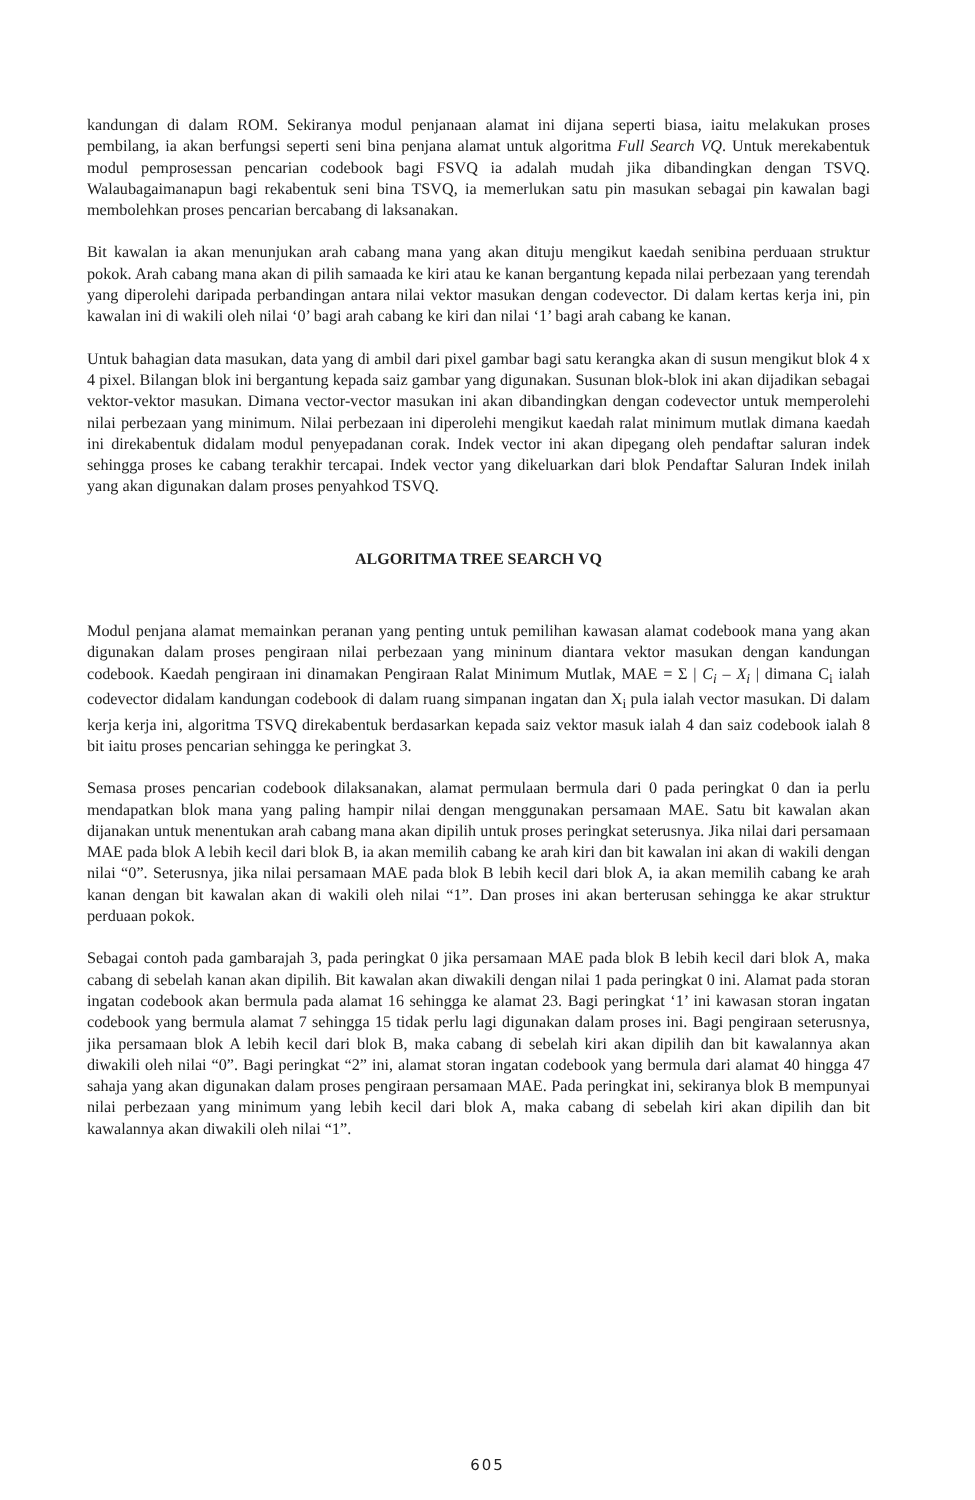kandungan di dalam ROM. Sekiranya modul penjanaan alamat ini dijana seperti biasa, iaitu melakukan proses pembilang, ia akan berfungsi seperti seni bina penjana alamat untuk algoritma Full Search VQ. Untuk merekabentuk modul pemprosessan pencarian codebook bagi FSVQ ia adalah mudah jika dibandingkan dengan TSVQ. Walaubagaimanapun bagi rekabentuk seni bina TSVQ, ia memerlukan satu pin masukan sebagai pin kawalan bagi membolehkan proses pencarian bercabang di laksanakan.
Bit kawalan ia akan menunjukan arah cabang mana yang akan dituju mengikut kaedah senibina perduaan struktur pokok. Arah cabang mana akan di pilih samaada ke kiri atau ke kanan bergantung kepada nilai perbezaan yang terendah yang diperolehi daripada perbandingan antara nilai vektor masukan dengan codevector. Di dalam kertas kerja ini, pin kawalan ini di wakili oleh nilai ‘0’ bagi arah cabang ke kiri dan nilai ‘1’ bagi arah cabang ke kanan.
Untuk bahagian data masukan, data yang di ambil dari pixel gambar bagi satu kerangka akan di susun mengikut blok 4 x 4 pixel. Bilangan blok ini bergantung kepada saiz gambar yang digunakan. Susunan blok-blok ini akan dijadikan sebagai vektor-vektor masukan. Dimana vector-vector masukan ini akan dibandingkan dengan codevector untuk memperolehi nilai perbezaan yang minimum. Nilai perbezaan ini diperolehi mengikut kaedah ralat minimum mutlak dimana kaedah ini direkabentuk didalam modul penyepadanan corak. Indek vector ini akan dipegang oleh pendaftar saluran indek sehingga proses ke cabang terakhir tercapai. Indek vector yang dikeluarkan dari blok Pendaftar Saluran Indek inilah yang akan digunakan dalam proses penyahkod TSVQ.
ALGORITMA TREE SEARCH VQ
Modul penjana alamat memainkan peranan yang penting untuk pemilihan kawasan alamat codebook mana yang akan digunakan dalam proses pengiraan nilai perbezaan yang mininum diantara vektor masukan dengan kandungan codebook. Kaedah pengiraan ini dinamakan Pengiraan Ralat Minimum Mutlak, MAE = Σ | C<sub>i</sub> – X<sub>i</sub> | dimana C<sub>i</sub> ialah codevector didalam kandungan codebook di dalam ruang simpanan ingatan dan X<sub>i</sub> pula ialah vector masukan. Di dalam kerja kerja ini, algoritma TSVQ direkabentuk berdasarkan kepada saiz vektor masuk ialah 4 dan saiz codebook ialah 8 bit iaitu proses pencarian sehingga ke peringkat 3.
Semasa proses pencarian codebook dilaksanakan, alamat permulaan bermula dari 0 pada peringkat 0 dan ia perlu mendapatkan blok mana yang paling hampir nilai dengan menggunakan persamaan MAE. Satu bit kawalan akan dijanakan untuk menentukan arah cabang mana akan dipilih untuk proses peringkat seterusnya. Jika nilai dari persamaan MAE pada blok A lebih kecil dari blok B, ia akan memilih cabang ke arah kiri dan bit kawalan ini akan di wakili dengan nilai “0”. Seterusnya, jika nilai persamaan MAE pada blok B lebih kecil dari blok A, ia akan memilih cabang ke arah kanan dengan bit kawalan akan di wakili oleh nilai “1”. Dan proses ini akan berterusan sehingga ke akar struktur perduaan pokok.
Sebagai contoh pada gambarajah 3, pada peringkat 0 jika persamaan MAE pada blok B lebih kecil dari blok A, maka cabang di sebelah kanan akan dipilih. Bit kawalan akan diwakili dengan nilai 1 pada peringkat 0 ini. Alamat pada storan ingatan codebook akan bermula pada alamat 16 sehingga ke alamat 23. Bagi peringkat ‘1’ ini kawasan storan ingatan codebook yang bermula alamat 7 sehingga 15 tidak perlu lagi digunakan dalam proses ini. Bagi pengiraan seterusnya, jika persamaan blok A lebih kecil dari blok B, maka cabang di sebelah kiri akan dipilih dan bit kawalannya akan diwakili oleh nilai “0”. Bagi peringkat “2” ini, alamat storan ingatan codebook yang bermula dari alamat 40 hingga 47 sahaja yang akan digunakan dalam proses pengiraan persamaan MAE. Pada peringkat ini, sekiranya blok B mempunyai nilai perbezaan yang minimum yang lebih kecil dari blok A, maka cabang di sebelah kiri akan dipilih dan bit kawalannya akan diwakili oleh nilai “1”.
605